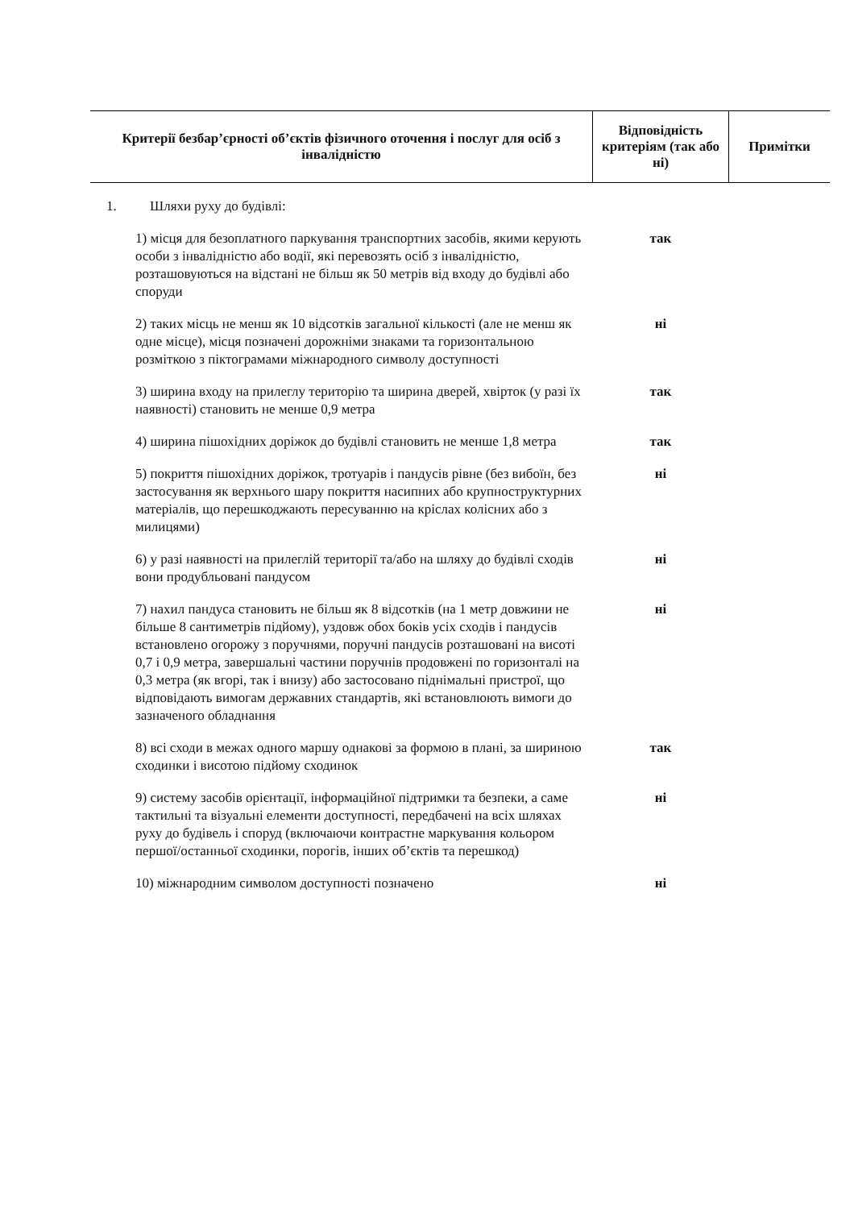| Критерії безбар’єрності об’єктів фізичного оточення і послуг для осіб з інвалідністю | Відповідність критеріям (так або ні) | Примітки |
| --- | --- | --- |
| 1. Шляхи руху до будівлі: | | |
| 1) місця для безоплатного паркування транспортних засобів, якими керують особи з інвалідністю або водії, які перевозять осіб з інвалідністю, розташовуються на відстані не більш як 50 метрів від входу до будівлі або споруди | так | |
| 2) таких місць не менш як 10 відсотків загальної кількості (але не менш як одне місце), місця позначені дорожніми знаками та горизонтальною розміткою з піктограмами міжнародного символу доступності | ні | |
| 3) ширина входу на прилеглу територію та ширина дверей, хвірток (у разі їх наявності) становить не менше 0,9 метра | так | |
| 4) ширина пішохідних доріжок до будівлі становить не менше 1,8 метра | так | |
| 5) покриття пішохідних доріжок, тротуарів і пандусів рівне (без вибоїн, без застосування як верхнього шару покриття насипних або крупноструктурних матеріалів, що перешкоджають пересуванню на кріслах колісних або з милицями) | ні | |
| 6) у разі наявності на прилеглій території та/або на шляху до будівлі сходів вони продубльовані пандусом | ні | |
| 7) нахил пандуса становить не більш як 8 відсотків (на 1 метр довжини не більше 8 сантиметрів підйому), уздовж обох боків усіх сходів і пандусів встановлено огорожу з поручнями, поручні пандусів розташовані на висоті 0,7 і 0,9 метра, завершальні частини поручнів продовжені по горизонталі на 0,3 метра (як вгорі, так і внизу) або застосовано піднімальні пристрої, що відповідають вимогам державних стандартів, які встановлюють вимоги до зазначеного обладнання | ні | |
| 8) всі сходи в межах одного маршу однакові за формою в плані, за шириною сходинки і висотою підйому сходинок | так | |
| 9) систему засобів орієнтації, інформаційної підтримки та безпеки, а саме тактильні та візуальні елементи доступності, передбачені на всіх шляхах руху до будівель і споруд (включаючи контрастне маркування кольором першої/останньої сходинки, порогів, інших об’єктів та перешкод) | ні | |
| 10) міжнародним символом доступності позначено | ні | |